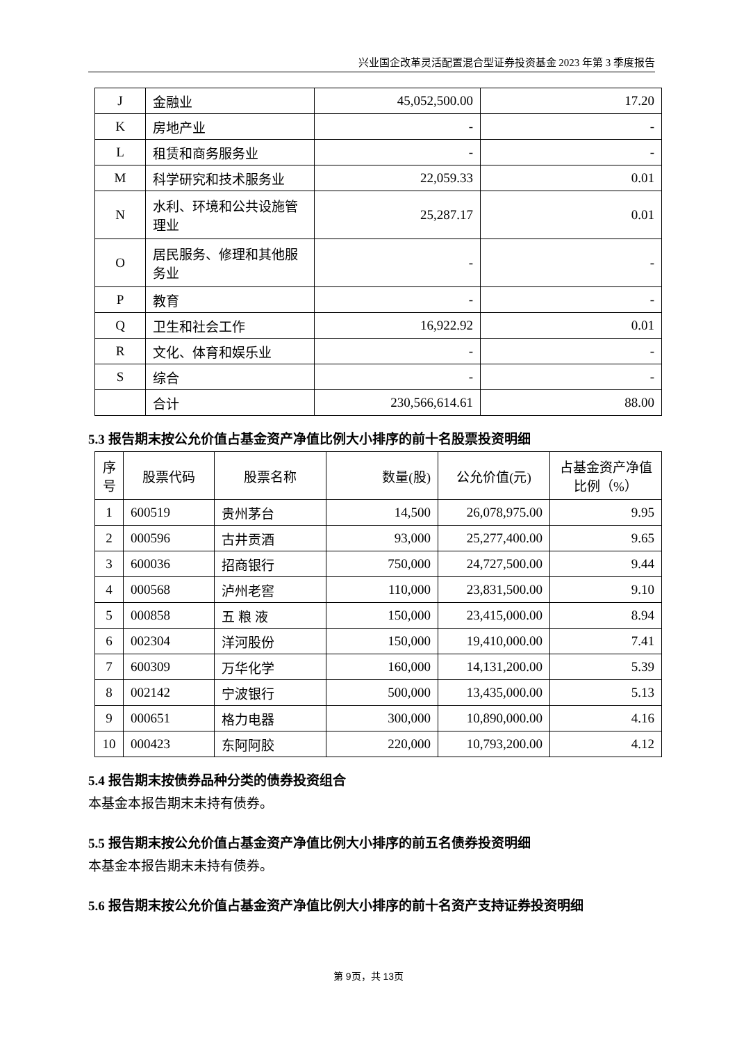兴业国企改革灵活配置混合型证券投资基金 2023 年第 3 季度报告
| J | 金融业 | 45,052,500.00 | 17.20 |
| K | 房地产业 | - | - |
| L | 租赁和商务服务业 | - | - |
| M | 科学研究和技术服务业 | 22,059.33 | 0.01 |
| N | 水利、环境和公共设施管理业 | 25,287.17 | 0.01 |
| O | 居民服务、修理和其他服务业 | - | - |
| P | 教育 | - | - |
| Q | 卫生和社会工作 | 16,922.92 | 0.01 |
| R | 文化、体育和娱乐业 | - | - |
| S | 综合 | - | - |
| | 合计 | 230,566,614.61 | 88.00 |
5.3 报告期末按公允价值占基金资产净值比例大小排序的前十名股票投资明细
| 序号 | 股票代码 | 股票名称 | 数量(股) | 公允价值(元) | 占基金资产净值比例（%） |
| --- | --- | --- | --- | --- | --- |
| 1 | 600519 | 贵州茅台 | 14,500 | 26,078,975.00 | 9.95 |
| 2 | 000596 | 古井贡酒 | 93,000 | 25,277,400.00 | 9.65 |
| 3 | 600036 | 招商银行 | 750,000 | 24,727,500.00 | 9.44 |
| 4 | 000568 | 泸州老窖 | 110,000 | 23,831,500.00 | 9.10 |
| 5 | 000858 | 五 粮 液 | 150,000 | 23,415,000.00 | 8.94 |
| 6 | 002304 | 洋河股份 | 150,000 | 19,410,000.00 | 7.41 |
| 7 | 600309 | 万华化学 | 160,000 | 14,131,200.00 | 5.39 |
| 8 | 002142 | 宁波银行 | 500,000 | 13,435,000.00 | 5.13 |
| 9 | 000651 | 格力电器 | 300,000 | 10,890,000.00 | 4.16 |
| 10 | 000423 | 东阿阿胶 | 220,000 | 10,793,200.00 | 4.12 |
5.4 报告期末按债券品种分类的债券投资组合
本基金本报告期末未持有债券。
5.5 报告期末按公允价值占基金资产净值比例大小排序的前五名债券投资明细
本基金本报告期末未持有债券。
5.6 报告期末按公允价值占基金资产净值比例大小排序的前十名资产支持证券投资明细
第 9页，共 13页